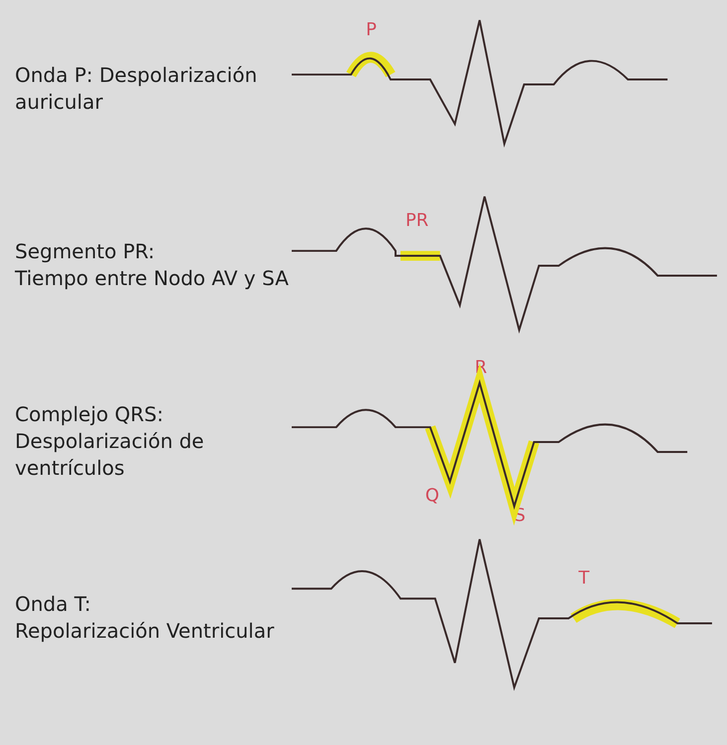Onda P: Despolarización auricular
P
Segmento PR:
Tiempo entre Nodo AV y SA
PR
Complejo QRS:
Despolarización de ventrículos
R
Q
S
Onda T:
Repolarización Ventricular
T